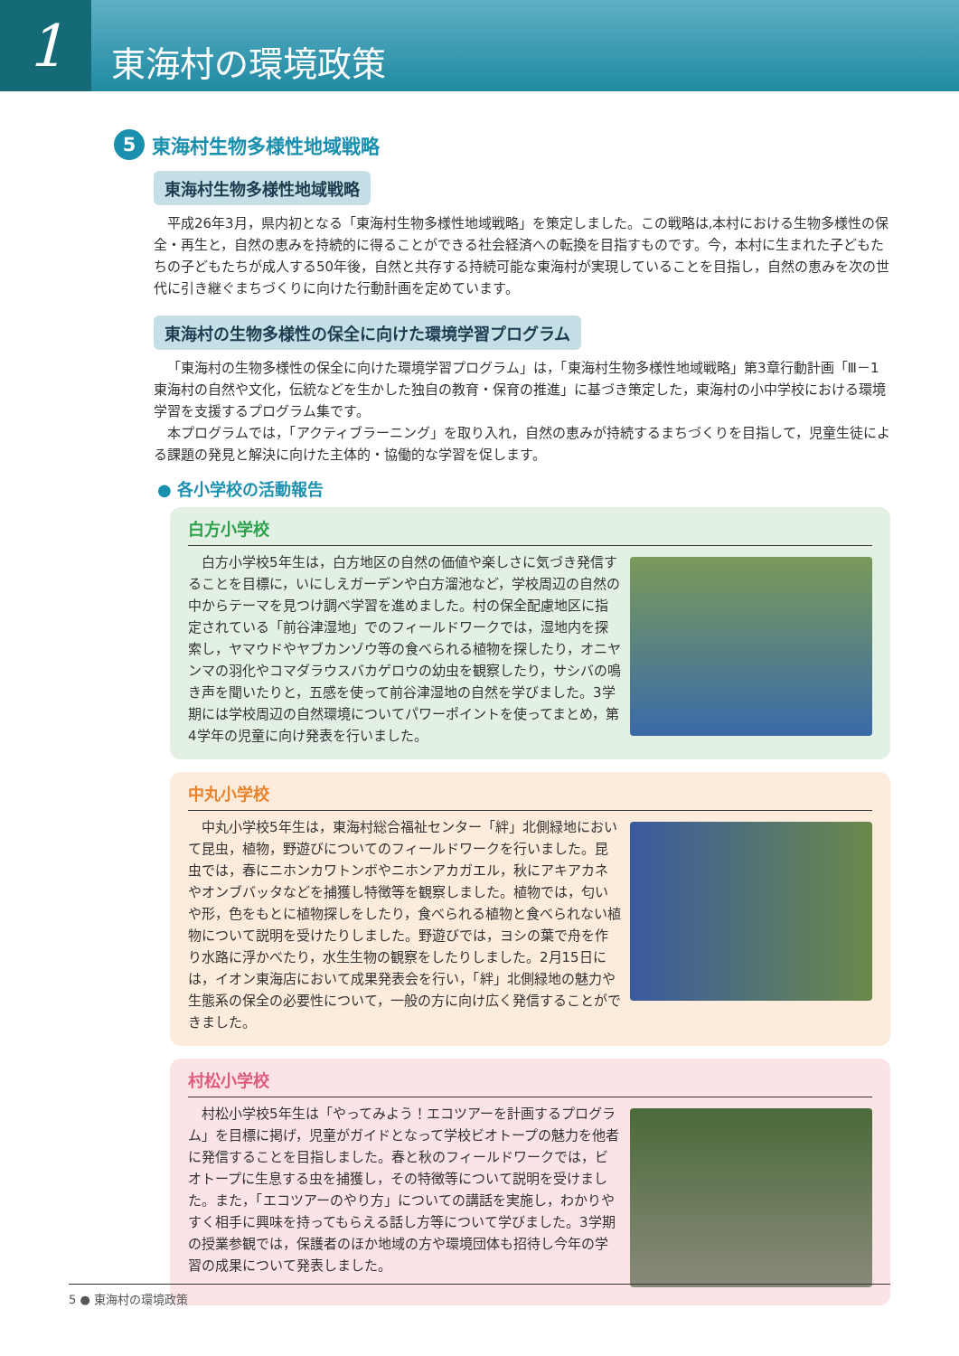1
東海村の環境政策
5 東海村生物多様性地域戦略
東海村生物多様性地域戦略
平成26年3月，県内初となる「東海村生物多様性地域戦略」を策定しました。この戦略は,本村における生物多様性の保全・再生と，自然の恵みを持続的に得ることができる社会経済への転換を目指すものです。今，本村に生まれた子どもたちの子どもたちが成人する50年後，自然と共存する持続可能な東海村が実現していることを目指し，自然の恵みを次の世代に引き継ぐまちづくりに向けた行動計画を定めています。
東海村の生物多様性の保全に向けた環境学習プログラム
「東海村の生物多様性の保全に向けた環境学習プログラム」は，「東海村生物多様性地域戦略」第3章行動計画「Ⅲ－1東海村の自然や文化，伝統などを生かした独自の教育・保育の推進」に基づき策定した，東海村の小中学校における環境学習を支援するプログラム集です。
本プログラムでは，「アクティブラーニング」を取り入れ，自然の恵みが持続するまちづくりを目指して，児童生徒による課題の発見と解決に向けた主体的・協働的な学習を促します。
● 各小学校の活動報告
白方小学校
白方小学校5年生は，白方地区の自然の価値や楽しさに気づき発信することを目標に，いにしえガーデンや白方溜池など，学校周辺の自然の中からテーマを見つけ調べ学習を進めました。村の保全配慮地区に指定されている「前谷津湿地」でのフィールドワークでは，湿地内を探索し，ヤマウドやヤブカンゾウ等の食べられる植物を探したり，オニヤンマの羽化やコマダラウスバカゲロウの幼虫を観察したり，サシバの鳴き声を聞いたりと，五感を使って前谷津湿地の自然を学びました。3学期には学校周辺の自然環境についてパワーポイントを使ってまとめ，第4学年の児童に向け発表を行いました。
中丸小学校
中丸小学校5年生は，東海村総合福祉センター「絆」北側緑地において昆虫，植物，野遊びについてのフィールドワークを行いました。昆虫では，春にニホンカワトンボやニホンアカガエル，秋にアキアカネやオンブバッタなどを捕獲し特徴等を観察しました。植物では，匂いや形，色をもとに植物探しをしたり，食べられる植物と食べられない植物について説明を受けたりしました。野遊びでは，ヨシの葉で舟を作り水路に浮かべたり，水生生物の観察をしたりしました。2月15日には，イオン東海店において成果発表会を行い，「絆」北側緑地の魅力や生態系の保全の必要性について，一般の方に向け広く発信することができました。
村松小学校
村松小学校5年生は「やってみよう！エコツアーを計画するプログラム」を目標に掲げ，児童がガイドとなって学校ビオトープの魅力を他者に発信することを目指しました。春と秋のフィールドワークでは，ビオトープに生息する虫を捕獲し，その特徴等について説明を受けました。また，「エコツアーのやり方」についての講話を実施し，わかりやすく相手に興味を持ってもらえる話し方等について学びました。3学期の授業参観では，保護者のほか地域の方や環境団体も招待し今年の学習の成果について発表しました。
5 ● 東海村の環境政策